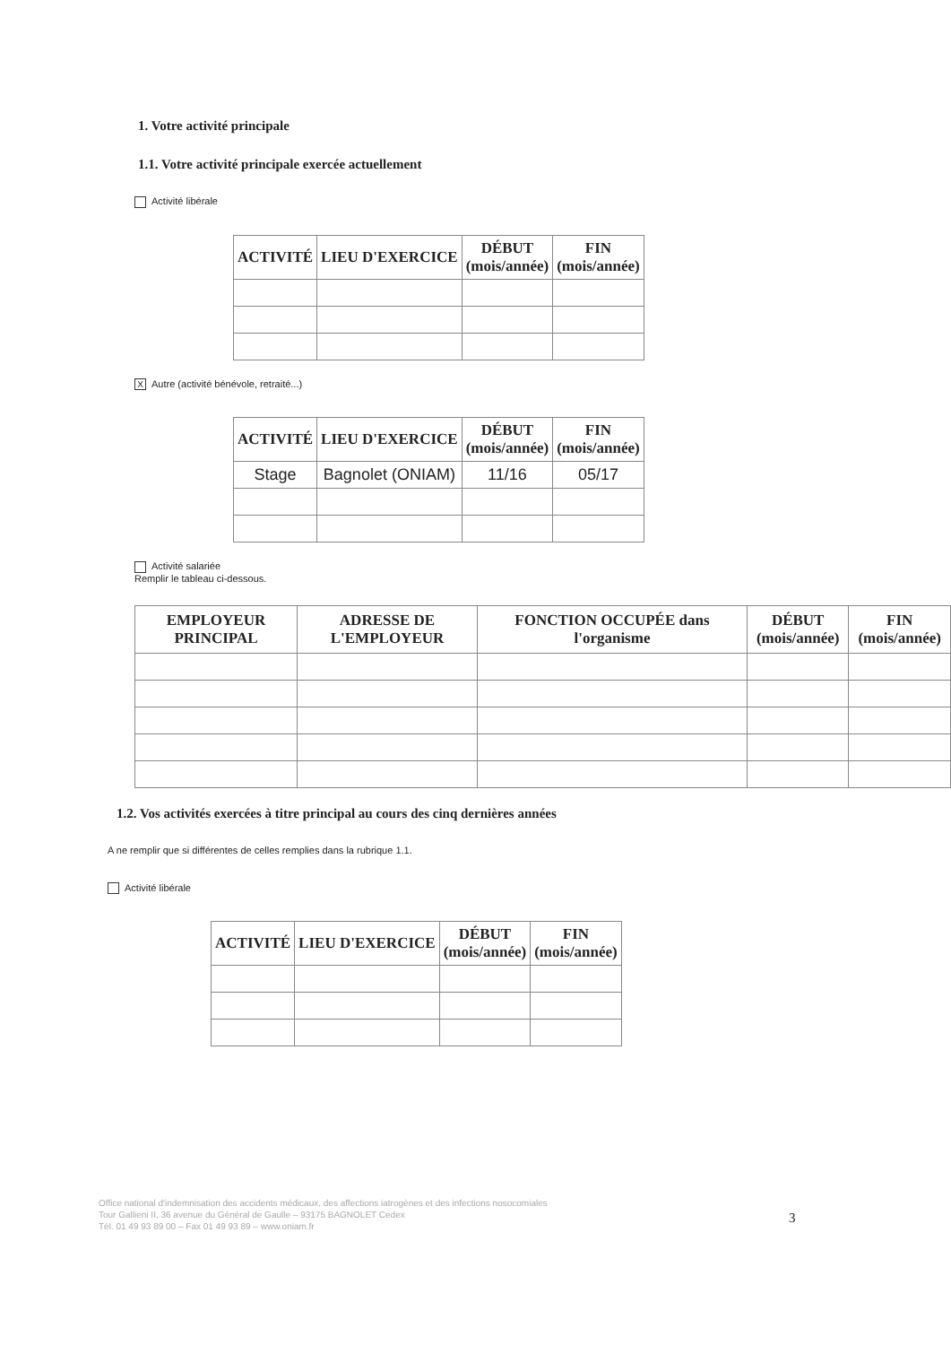1. Votre activité principale
1.1. Votre activité principale exercée actuellement
Activité libérale
| ACTIVITÉ | LIEU D'EXERCICE | DÉBUT (mois/année) | FIN (mois/année) |
| --- | --- | --- | --- |
X Autre (activité bénévole, retraité...)
| ACTIVITÉ | LIEU D'EXERCICE | DÉBUT (mois/année) | FIN (mois/année) |
| --- | --- | --- | --- |
| Stage | Bagnolet (ONIAM) | 11/16 | 05/17 |
Activité salariée
Remplir le tableau ci-dessous.
| EMPLOYEUR PRINCIPAL | ADRESSE DE L'EMPLOYEUR | FONCTION OCCUPÉE dans l'organisme | DÉBUT (mois/année) | FIN (mois/année) |
| --- | --- | --- | --- | --- |
1.2. Vos activités exercées à titre principal au cours des cinq dernières années
A ne remplir que si différentes de celles remplies dans la rubrique 1.1.
Activité libérale
| ACTIVITÉ | LIEU D'EXERCICE | DÉBUT (mois/année) | FIN (mois/année) |
| --- | --- | --- | --- |
Office national d'indemnisation des accidents médicaux, des affections iatrogènes et des infections nosocomiales
Tour Gallieni II, 36 avenue du Général de Gaulle – 93175 BAGNOLET Cedex
Tél. 01 49 93 89 00 – Fax 01 49 93 89 – www.oniam.fr
3